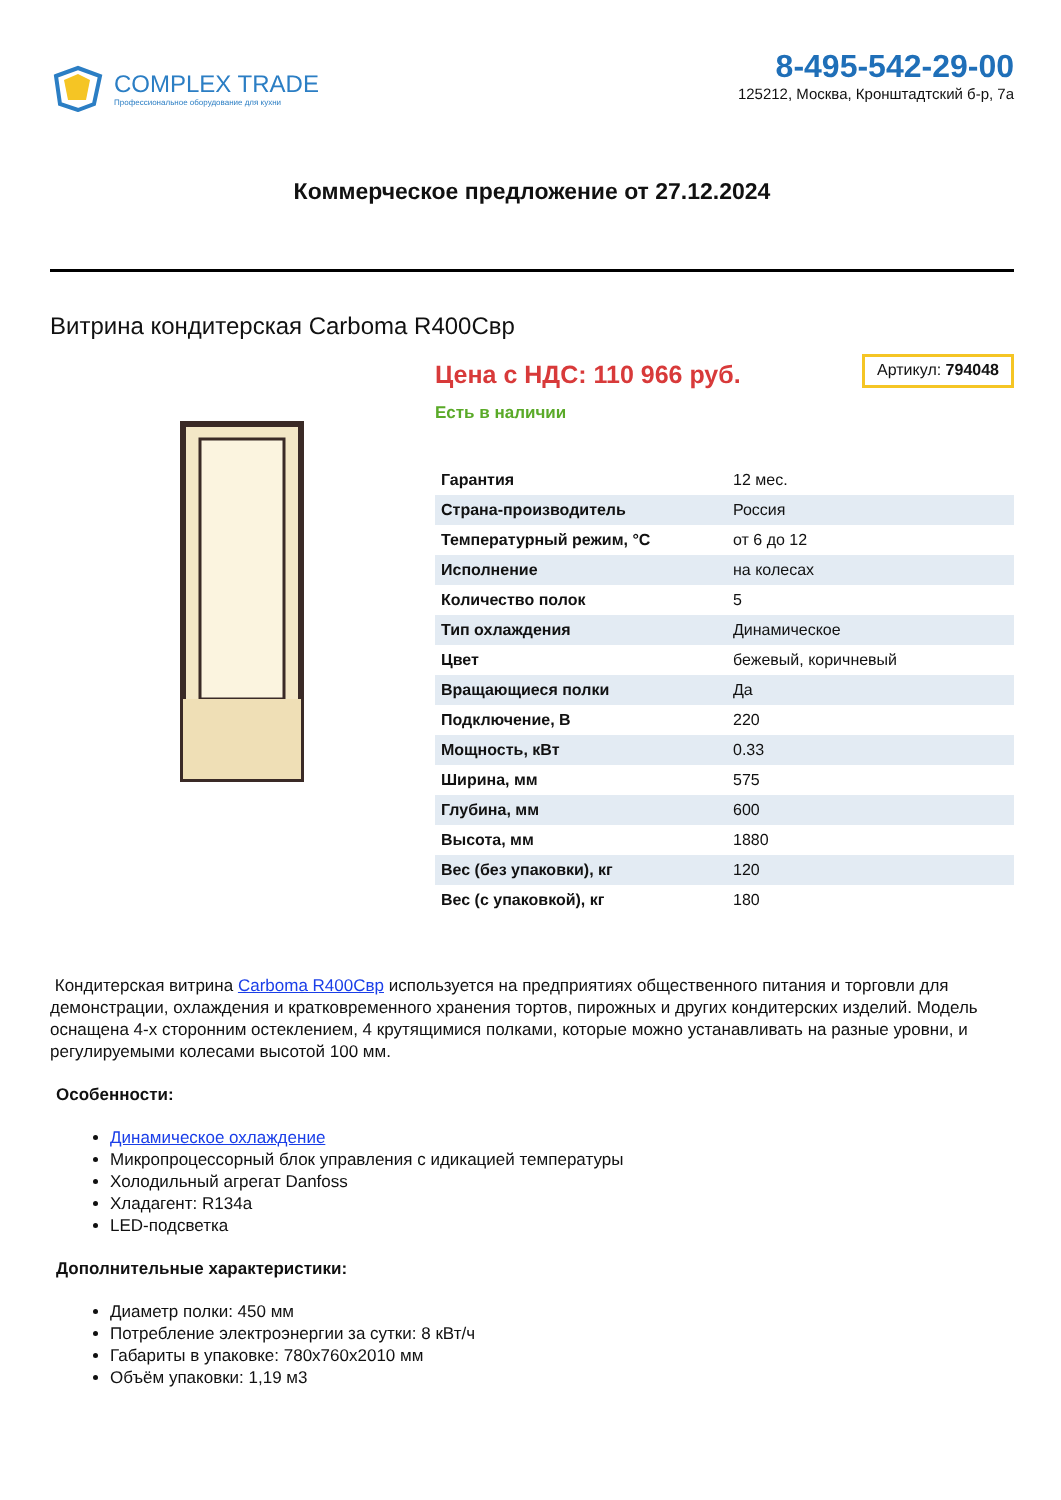COMPLEX TRADE
Профессиональное оборудование для кухни
8-495-542-29-00
125212, Москва, Кронштадтский б-р, 7а
Коммерческое предложение от 27.12.2024
Витрина кондитерская Carboma R400Свр
Цена с НДС: 110 966 руб.
Артикул: 794048
Есть в наличии
| Гарантия | 12 мес. |
| Страна-производитель | Россия |
| Температурный режим, °С | от 6 до 12 |
| Исполнение | на колесах |
| Количество полок | 5 |
| Тип охлаждения | Динамическое |
| Цвет | бежевый, коричневый |
| Вращающиеся полки | Да |
| Подключение, В | 220 |
| Мощность, кВт | 0.33 |
| Ширина, мм | 575 |
| Глубина, мм | 600 |
| Высота, мм | 1880 |
| Вес (без упаковки), кг | 120 |
| Вес (с упаковкой), кг | 180 |
Кондитерская витрина Carboma R400Свр используется на предприятиях общественного питания и торговли для демонстрации, охлаждения и кратковременного хранения тортов, пирожных и других кондитерских изделий. Модель оснащена 4-х сторонним остеклением, 4 крутящимися полками, которые можно устанавливать на разные уровни, и регулируемыми колесами высотой 100 мм.
Особенности:
Динамическое охлаждение
Микропроцессорный блок управления с идикацией температуры
Холодильный агрегат Danfoss
Хладагент: R134a
LED-подсветка
Дополнительные характеристики:
Диаметр полки: 450 мм
Потребление электроэнергии за сутки: 8 кВт/ч
Габариты в упаковке: 780x760x2010 мм
Объём упаковки: 1,19 м3